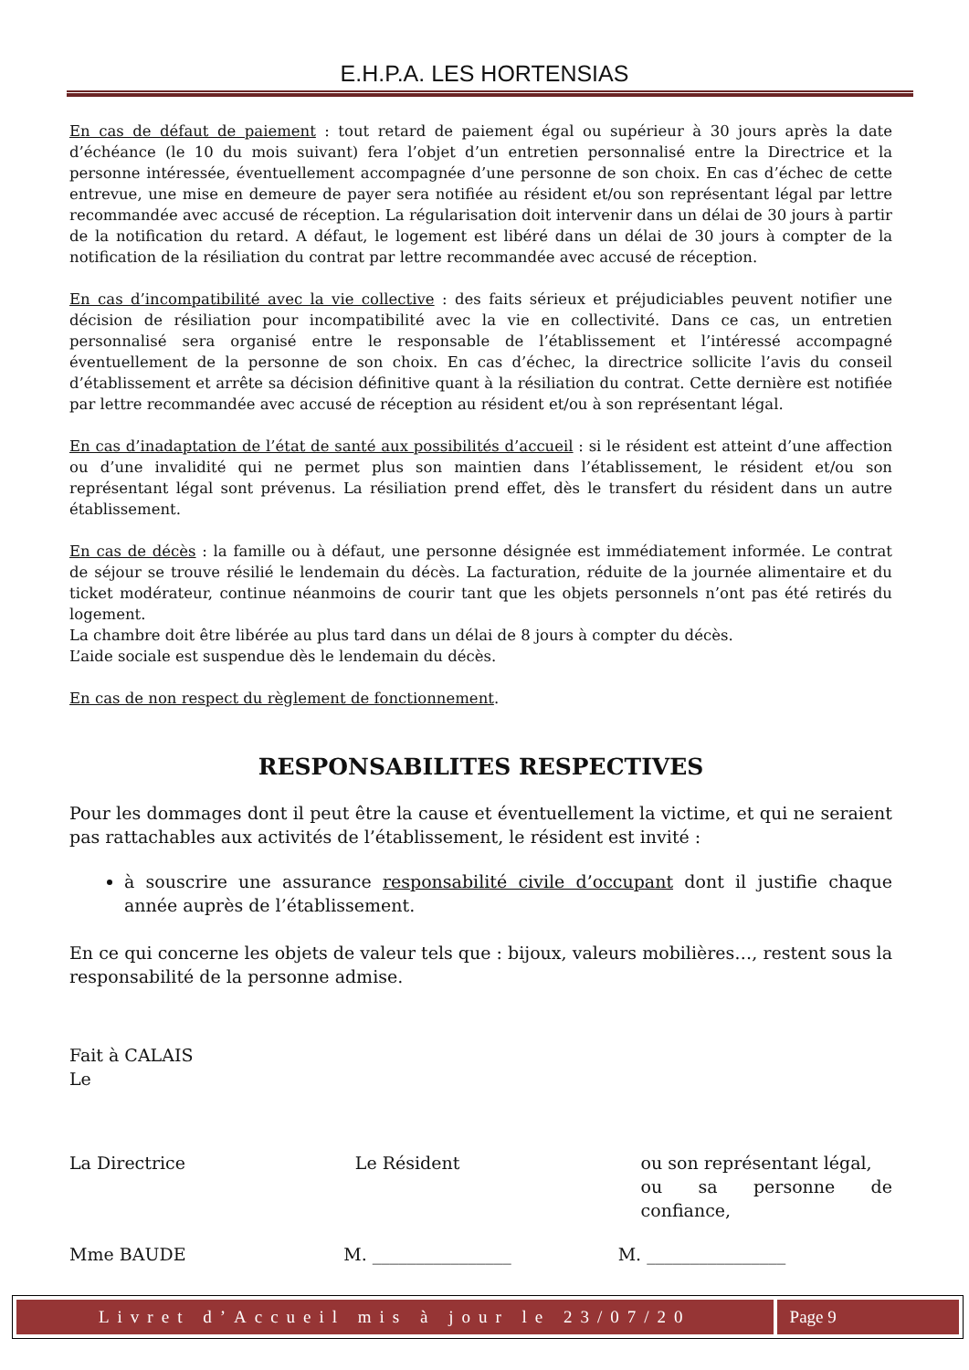E.H.P.A. LES HORTENSIAS
En cas de défaut de paiement : tout retard de paiement égal ou supérieur à 30 jours après la date d’échéance (le 10 du mois suivant) fera l’objet d’un entretien personnalisé entre la Directrice et la personne intéressée, éventuellement accompagnée d’une personne de son choix. En cas d’échec de cette entrevue, une mise en demeure de payer sera notifiée au résident et/ou son représentant légal par lettre recommandée avec accusé de réception. La régularisation doit intervenir dans un délai de 30 jours à partir de la notification du retard. A défaut, le logement est libéré dans un délai de 30 jours à compter de la notification de la résiliation du contrat par lettre recommandée avec accusé de réception.
En cas d’incompatibilité avec la vie collective : des faits sérieux et préjudiciables peuvent notifier une décision de résiliation pour incompatibilité avec la vie en collectivité. Dans ce cas, un entretien personnalisé sera organisé entre le responsable de l’établissement et l’intéressé accompagné éventuellement de la personne de son choix. En cas d’échec, la directrice sollicite l’avis du conseil d’établissement et arrête sa décision définitive quant à la résiliation du contrat. Cette dernière est notifiée par lettre recommandée avec accusé de réception au résident et/ou à son représentant légal.
En cas d’inadaptation de l’état de santé aux possibilités d’accueil : si le résident est atteint d’une affection ou d’une invalidité qui ne permet plus son maintien dans l’établissement, le résident et/ou son représentant légal sont prévenus. La résiliation prend effet, dès le transfert du résident dans un autre établissement.
En cas de décès : la famille ou à défaut, une personne désignée est immédiatement informée. Le contrat de séjour se trouve résilié le lendemain du décès. La facturation, réduite de la journée alimentaire et du ticket modérateur, continue néanmoins de courir tant que les objets personnels n’ont pas été retirés du logement.
La chambre doit être libérée au plus tard dans un délai de 8 jours à compter du décès.
L’aide sociale est suspendue dès le lendemain du décès.
En cas de non respect du règlement de fonctionnement.
RESPONSABILITES RESPECTIVES
Pour les dommages dont il peut être la cause et éventuellement la victime, et qui ne seraient pas rattachables aux activités de l’établissement, le résident est invité :
à souscrire une assurance responsabilité civile d’occupant dont il justifie chaque année auprès de l’établissement.
En ce qui concerne les objets de valeur tels que : bijoux, valeurs mobilières…, restent sous la responsabilité de la personne admise.
Fait à CALAIS
Le
La Directrice Le Résident ou son représentant légal,
ou sa personne de confiance,
Mme BAUDE M. ________________ M. ________________
Livret d’Accueil mis à jour le 23/07/20 Page 9